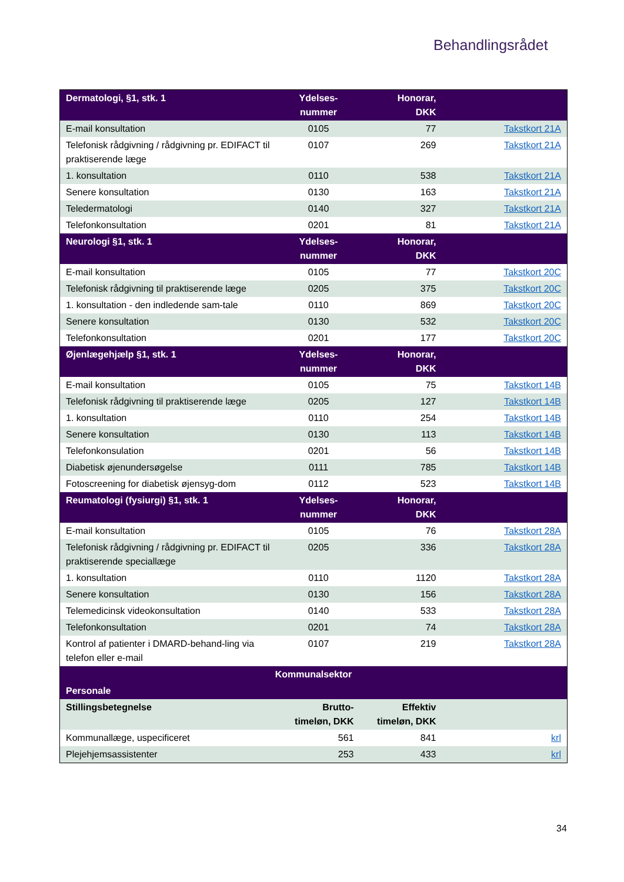Behandlingsrådet
| Dermatologi, §1, stk. 1 | Ydelses- nummer | Honorar, DKK | |
| --- | --- | --- | --- |
| E-mail konsultation | 0105 | 77 | Takstkort 21A |
| Telefonisk rådgivning / rådgivning pr. EDIFACT til praktiserende læge | 0107 | 269 | Takstkort 21A |
| 1. konsultation | 0110 | 538 | Takstkort 21A |
| Senere konsultation | 0130 | 163 | Takstkort 21A |
| Teledermatologi | 0140 | 327 | Takstkort 21A |
| Telefonkonsultation | 0201 | 81 | Takstkort 21A |
| Neurologi §1, stk. 1 | Ydelses- nummer | Honorar, DKK | |
| E-mail konsultation | 0105 | 77 | Takstkort 20C |
| Telefonisk rådgivning til praktiserende læge | 0205 | 375 | Takstkort 20C |
| 1. konsultation - den indledende sam-tale | 0110 | 869 | Takstkort 20C |
| Senere konsultation | 0130 | 532 | Takstkort 20C |
| Telefonkonsultation | 0201 | 177 | Takstkort 20C |
| Øjenlægehjælp §1, stk. 1 | Ydelses- nummer | Honorar, DKK | |
| E-mail konsultation | 0105 | 75 | Takstkort 14B |
| Telefonisk rådgivning til praktiserende læge | 0205 | 127 | Takstkort 14B |
| 1. konsultation | 0110 | 254 | Takstkort 14B |
| Senere konsultation | 0130 | 113 | Takstkort 14B |
| Telefonkonsulation | 0201 | 56 | Takstkort 14B |
| Diabetisk øjenundersøgelse | 0111 | 785 | Takstkort 14B |
| Fotoscreening for diabetisk øjensyg-dom | 0112 | 523 | Takstkort 14B |
| Reumatologi (fysiurgi) §1, stk. 1 | Ydelses- nummer | Honorar, DKK | |
| E-mail konsultation | 0105 | 76 | Takstkort 28A |
| Telefonisk rådgivning / rådgivning pr. EDIFACT til praktiserende speciallæge | 0205 | 336 | Takstkort 28A |
| 1. konsultation | 0110 | 1120 | Takstkort 28A |
| Senere konsultation | 0130 | 156 | Takstkort 28A |
| Telemedicinsk videokonsultation | 0140 | 533 | Takstkort 28A |
| Telefonkonsultation | 0201 | 74 | Takstkort 28A |
| Kontrol af patienter i DMARD-behand-ling via telefon eller e-mail | 0107 | 219 | Takstkort 28A |
| Kommunalsektor | | | |
| Personale | | | |
| Stillingsbetegnelse | Brutto- timeløn, DKK | Effektiv timeløn, DKK | |
| Kommunallæge, uspecificeret | 561 | 841 | krl |
| Plejehjemsassistenter | 253 | 433 | krl |
34